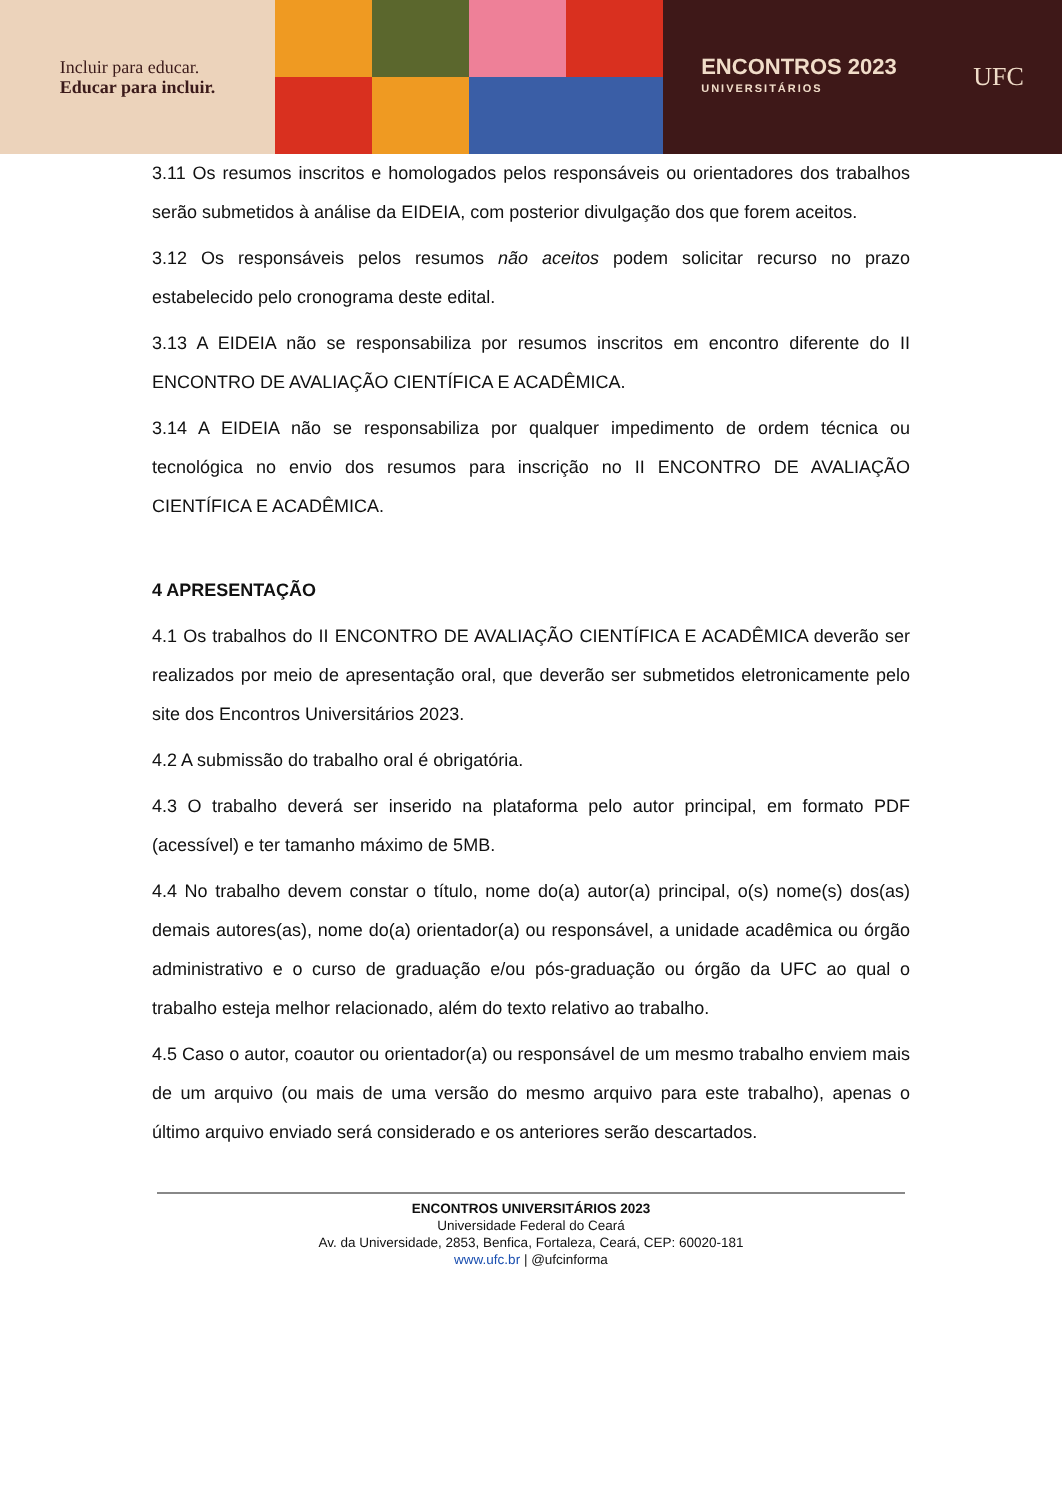Incluir para educar.
Educar para incluir.
ENCONTROS 2023
UNIVERSITÁRIOS
UFC
3.11 Os resumos inscritos e homologados pelos responsáveis ou orientadores dos trabalhos serão submetidos à análise da EIDEIA, com posterior divulgação dos que forem aceitos.
3.12 Os responsáveis pelos resumos não aceitos podem solicitar recurso no prazo estabelecido pelo cronograma deste edital.
3.13 A EIDEIA não se responsabiliza por resumos inscritos em encontro diferente do II ENCONTRO DE AVALIAÇÃO CIENTÍFICA E ACADÊMICA.
3.14 A EIDEIA não se responsabiliza por qualquer impedimento de ordem técnica ou tecnológica no envio dos resumos para inscrição no II ENCONTRO DE AVALIAÇÃO CIENTÍFICA E ACADÊMICA.
4 APRESENTAÇÃO
4.1 Os trabalhos do II ENCONTRO DE AVALIAÇÃO CIENTÍFICA E ACADÊMICA deverão ser realizados por meio de apresentação oral, que deverão ser submetidos eletronicamente pelo site dos Encontros Universitários 2023.
4.2 A submissão do trabalho oral é obrigatória.
4.3 O trabalho deverá ser inserido na plataforma pelo autor principal, em formato PDF (acessível) e ter tamanho máximo de 5MB.
4.4 No trabalho devem constar o título, nome do(a) autor(a) principal, o(s) nome(s) dos(as) demais autores(as), nome do(a) orientador(a) ou responsável, a unidade acadêmica ou órgão administrativo e o curso de graduação e/ou pós-graduação ou órgão da UFC ao qual o trabalho esteja melhor relacionado, além do texto relativo ao trabalho.
4.5 Caso o autor, coautor ou orientador(a) ou responsável de um mesmo trabalho enviem mais de um arquivo (ou mais de uma versão do mesmo arquivo para este trabalho), apenas o último arquivo enviado será considerado e os anteriores serão descartados.
ENCONTROS UNIVERSITÁRIOS 2023
Universidade Federal do Ceará
Av. da Universidade, 2853, Benfica, Fortaleza, Ceará, CEP: 60020-181
www.ufc.br | @ufcinforma